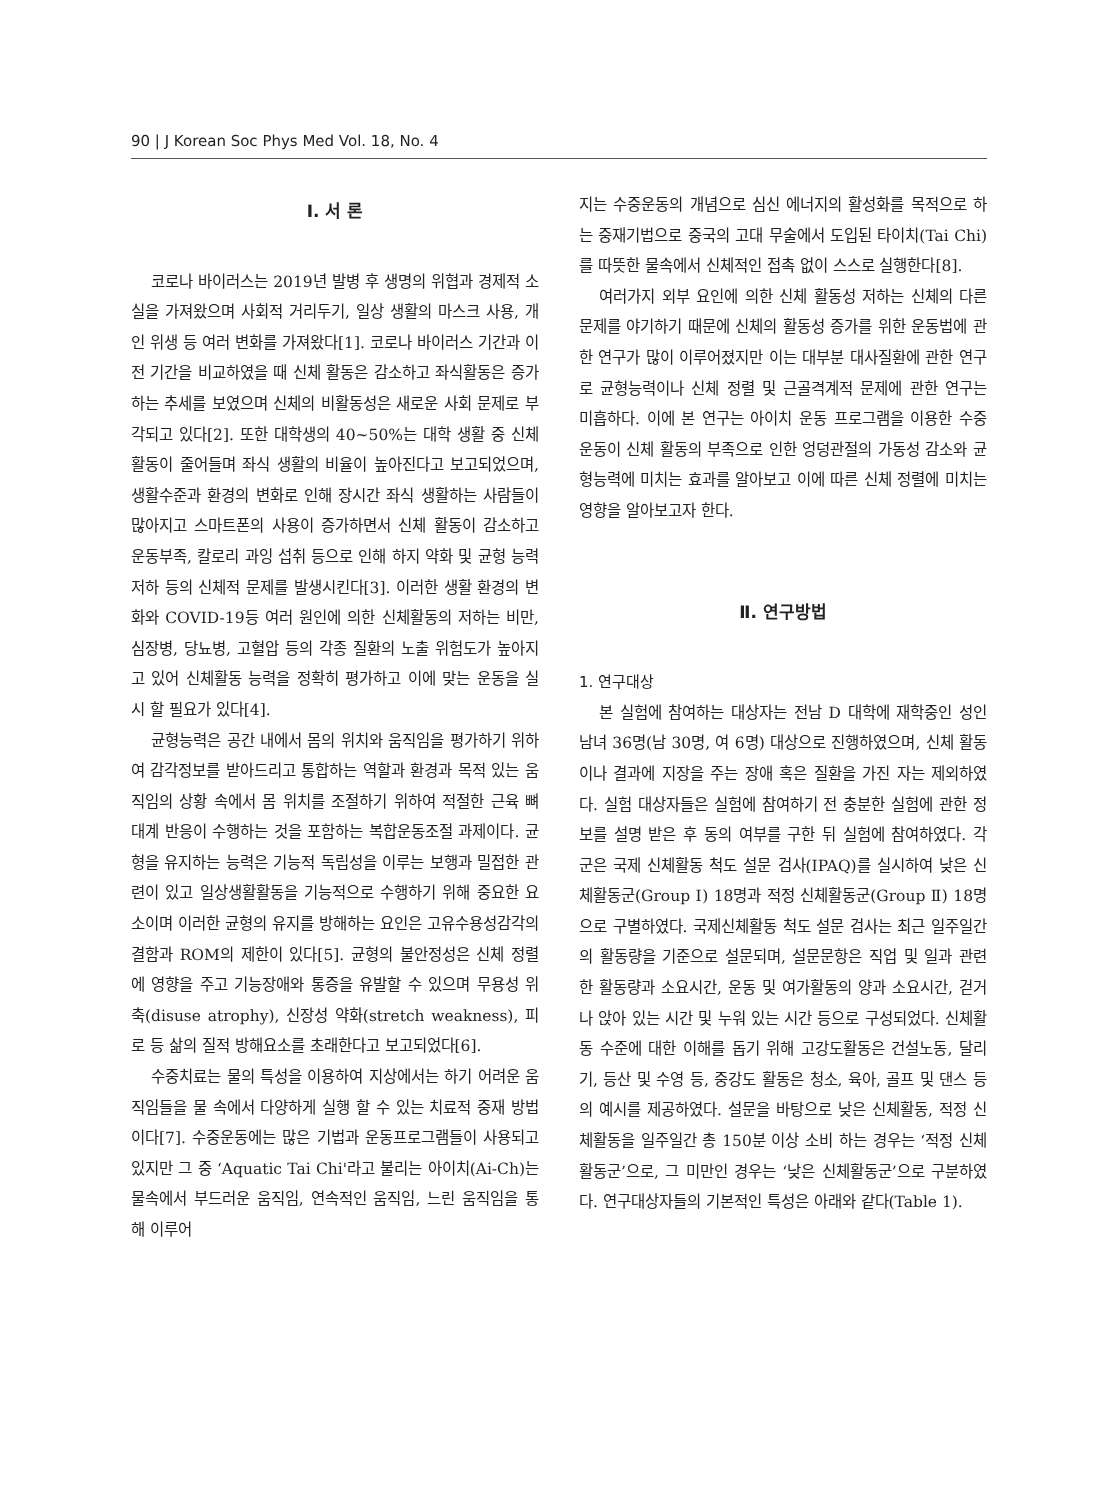90 | J Korean Soc Phys Med Vol. 18, No. 4
Ⅰ. 서 론
코로나 바이러스는 2019년 발병 후 생명의 위협과 경제적 소실을 가져왔으며 사회적 거리두기, 일상 생활의 마스크 사용, 개인 위생 등 여러 변화를 가져왔다[1]. 코로나 바이러스 기간과 이전 기간을 비교하였을 때 신체 활동은 감소하고 좌식활동은 증가하는 추세를 보였으며 신체의 비활동성은 새로운 사회 문제로 부각되고 있다[2]. 또한 대학생의 40~50%는 대학 생활 중 신체활동이 줄어들며 좌식 생활의 비율이 높아진다고 보고되었으며, 생활수준과 환경의 변화로 인해 장시간 좌식 생활하는 사람들이 많아지고 스마트폰의 사용이 증가하면서 신체 활동이 감소하고 운동부족, 칼로리 과잉 섭취 등으로 인해 하지 약화 및 균형 능력 저하 등의 신체적 문제를 발생시킨다[3]. 이러한 생활 환경의 변화와 COVID-19등 여러 원인에 의한 신체활동의 저하는 비만, 심장병, 당뇨병, 고혈압 등의 각종 질환의 노출 위험도가 높아지고 있어 신체활동 능력을 정확히 평가하고 이에 맞는 운동을 실시 할 필요가 있다[4].
균형능력은 공간 내에서 몸의 위치와 움직임을 평가하기 위하여 감각정보를 받아드리고 통합하는 역할과 환경과 목적 있는 움직임의 상황 속에서 몸 위치를 조절하기 위하여 적절한 근육 뼈대계 반응이 수행하는 것을 포함하는 복합운동조절 과제이다. 균형을 유지하는 능력은 기능적 독립성을 이루는 보행과 밀접한 관련이 있고 일상생활활동을 기능적으로 수행하기 위해 중요한 요소이며 이러한 균형의 유지를 방해하는 요인은 고유수용성감각의 결함과 ROM의 제한이 있다[5]. 균형의 불안정성은 신체 정렬에 영향을 주고 기능장애와 통증을 유발할 수 있으며 무용성 위축(disuse atrophy), 신장성 약화(stretch weakness), 피로 등 삶의 질적 방해요소를 초래한다고 보고되었다[6].
수중치료는 물의 특성을 이용하여 지상에서는 하기 어려운 움직임들을 물 속에서 다양하게 실행 할 수 있는 치료적 중재 방법이다[7]. 수중운동에는 많은 기법과 운동프로그램들이 사용되고 있지만 그 중 ‘Aquatic Tai Chi'라고 불리는 아이치(Ai-Ch)는 물속에서 부드러운 움직임, 연속적인 움직임, 느린 움직임을 통해 이루어
지는 수중운동의 개념으로 심신 에너지의 활성화를 목적으로 하는 중재기법으로 중국의 고대 무술에서 도입된 타이치(Tai Chi)를 따뜻한 물속에서 신체적인 접촉 없이 스스로 실행한다[8].
여러가지 외부 요인에 의한 신체 활동성 저하는 신체의 다른 문제를 야기하기 때문에 신체의 활동성 증가를 위한 운동법에 관한 연구가 많이 이루어졌지만 이는 대부분 대사질환에 관한 연구로 균형능력이나 신체 정렬 및 근골격계적 문제에 관한 연구는 미흡하다. 이에 본 연구는 아이치 운동 프로그램을 이용한 수중운동이 신체 활동의 부족으로 인한 엉덩관절의 가동성 감소와 균형능력에 미치는 효과를 알아보고 이에 따른 신체 정렬에 미치는 영향을 알아보고자 한다.
Ⅱ. 연구방법
1. 연구대상
본 실험에 참여하는 대상자는 전남 D 대학에 재학중인 성인 남녀 36명(남 30명, 여 6명) 대상으로 진행하였으며, 신체 활동이나 결과에 지장을 주는 장애 혹은 질환을 가진 자는 제외하였다. 실험 대상자들은 실험에 참여하기 전 충분한 실험에 관한 정보를 설명 받은 후 동의 여부를 구한 뒤 실험에 참여하였다. 각 군은 국제 신체활동 척도 설문 검사(IPAQ)를 실시하여 낮은 신체활동군(Group Ⅰ) 18명과 적정 신체활동군(Group Ⅱ) 18명으로 구별하였다. 국제신체활동 척도 설문 검사는 최근 일주일간의 활동량을 기준으로 설문되며, 설문문항은 직업 및 일과 관련한 활동량과 소요시간, 운동 및 여가활동의 양과 소요시간, 걷거나 앉아 있는 시간 및 누워 있는 시간 등으로 구성되었다. 신체활동 수준에 대한 이해를 돕기 위해 고강도활동은 건설노동, 달리기, 등산 및 수영 등, 중강도 활동은 청소, 육아, 골프 및 댄스 등의 예시를 제공하였다. 설문을 바탕으로 낮은 신체활동, 적정 신체활동을 일주일간 총 150분 이상 소비 하는 경우는 ‘적정 신체활동군’으로, 그 미만인 경우는 ‘낮은 신체활동군’으로 구분하였다. 연구대상자들의 기본적인 특성은 아래와 같다(Table 1).